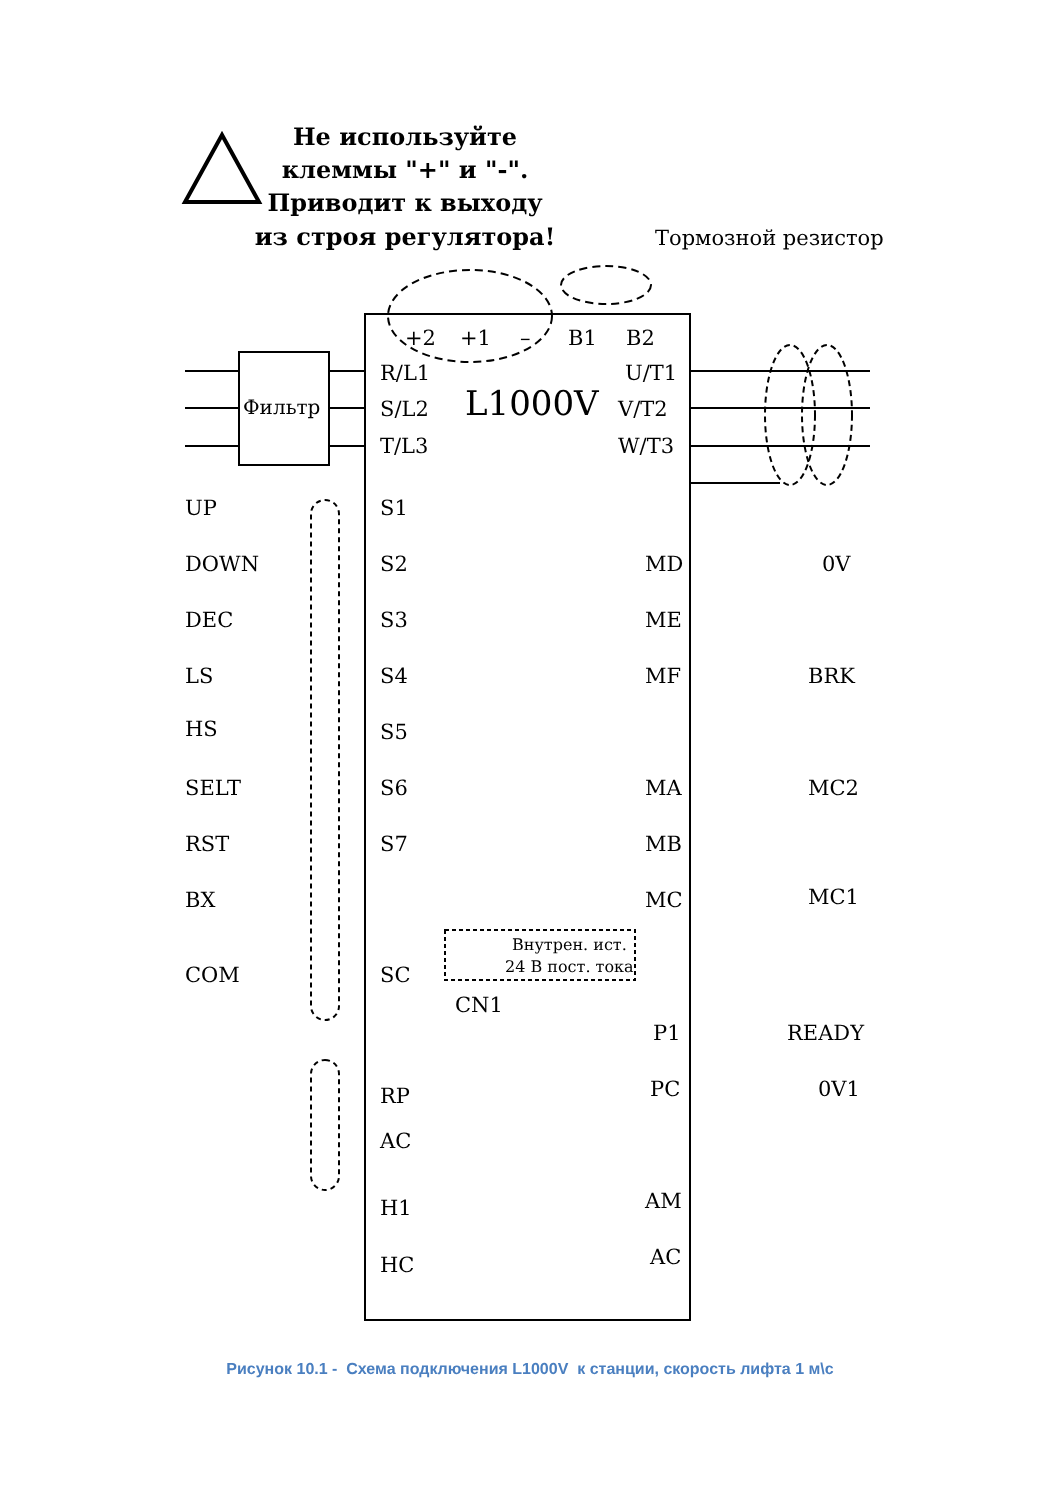Не используйте
клеммы "+" и "-".
Приводит к выходу
из строя регулятора!
Тормозной резистор
+2
+1
–
B1
B2
Фильтр
R/L1
S/L2
T/L3
L1000V
U/T1
V/T2
W/T3
UP
S1
DOWN
S2
MD
0V
DEC
S3
ME
LS
S4
MF
BRK
HS
S5
SELT
S6
MA
MC2
RST
S7
MB
BX
MC
MC1
Внутрен. ист.
24 В пост. тока
COM
SC
CN1
P1
READY
PC
0V1
RP
AC
AM
H1
HC
AC
Рисунок 10.1 - Схема подключения L1000V к станции, скорость лифта 1 м\с